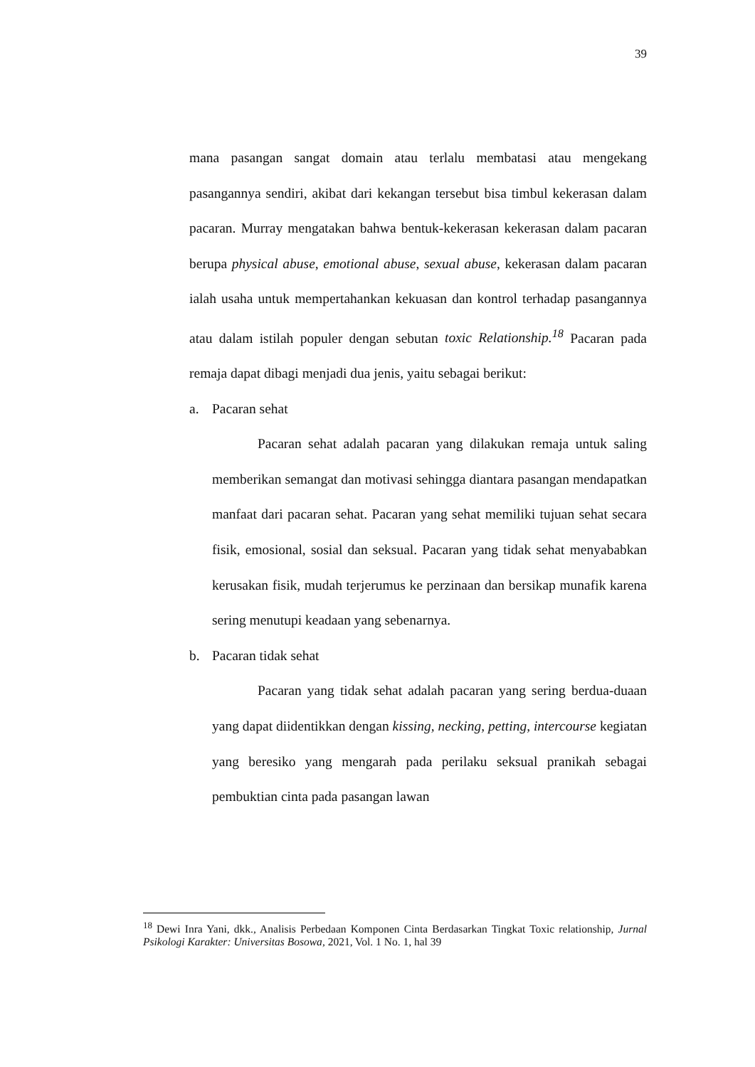39
mana pasangan sangat domain atau terlalu membatasi atau mengekang pasangannya sendiri, akibat dari kekangan tersebut bisa timbul kekerasan dalam pacaran. Murray mengatakan bahwa bentuk-kekerasan kekerasan dalam pacaran berupa physical abuse, emotional abuse, sexual abuse, kekerasan dalam pacaran ialah usaha untuk mempertahankan kekuasan dan kontrol terhadap pasangannya atau dalam istilah populer dengan sebutan toxic Relationship.<sup>18</sup> Pacaran pada remaja dapat dibagi menjadi dua jenis, yaitu sebagai berikut:
a. Pacaran sehat
Pacaran sehat adalah pacaran yang dilakukan remaja untuk saling memberikan semangat dan motivasi sehingga diantara pasangan mendapatkan manfaat dari pacaran sehat. Pacaran yang sehat memiliki tujuan sehat secara fisik, emosional, sosial dan seksual. Pacaran yang tidak sehat menyababkan kerusakan fisik, mudah terjerumus ke perzinaan dan bersikap munafik karena sering menutupi keadaan yang sebenarnya.
b. Pacaran tidak sehat
Pacaran yang tidak sehat adalah pacaran yang sering berdua-duaan yang dapat diidentikkan dengan kissing, necking, petting, intercourse kegiatan yang beresiko yang mengarah pada perilaku seksual pranikah sebagai pembuktian cinta pada pasangan lawan
<sup>18</sup> Dewi Inra Yani, dkk., Analisis Perbedaan Komponen Cinta Berdasarkan Tingkat Toxic relationship, Jurnal Psikologi Karakter: Universitas Bosowa, 2021, Vol. 1 No. 1, hal 39